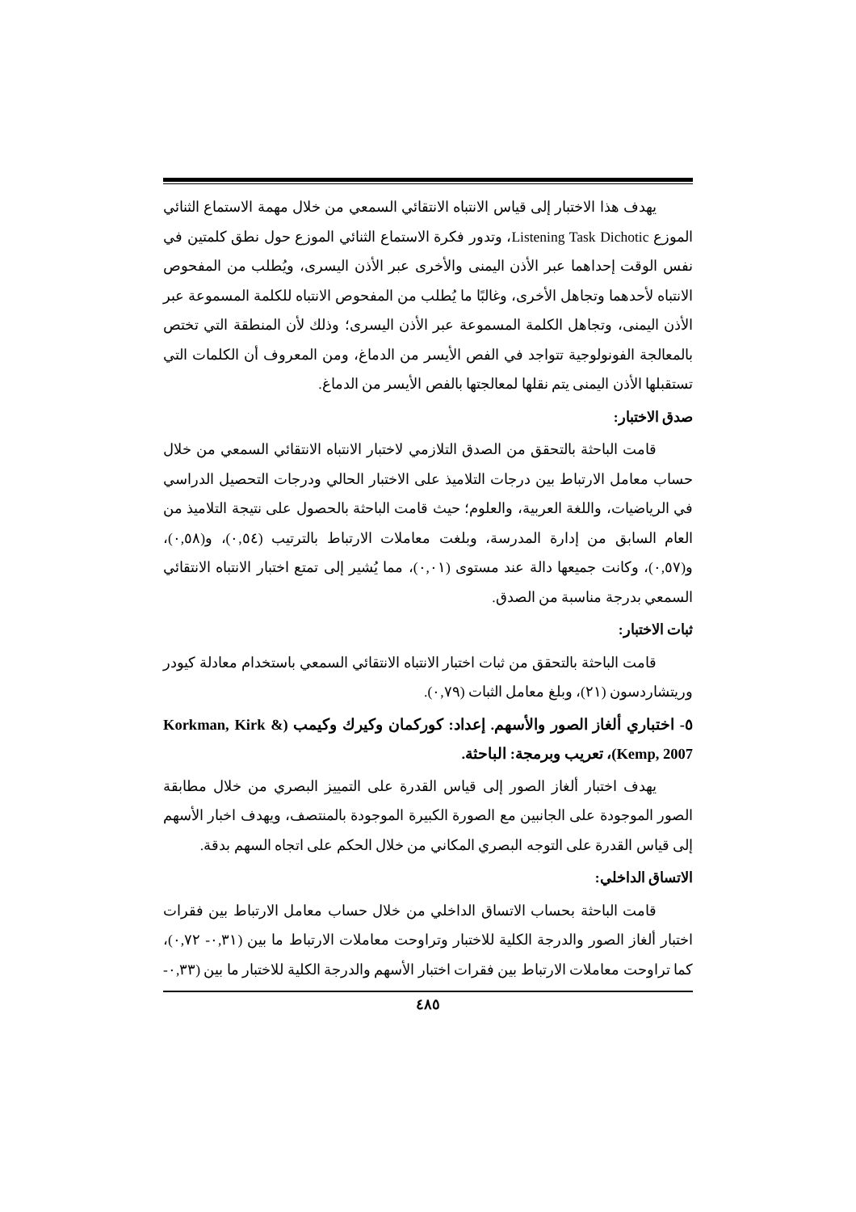يهدف هذا الاختبار إلى قياس الانتباه الانتقائي السمعي من خلال مهمة الاستماع الثنائي الموزع Listening Task Dichotic، وتدور فكرة الاستماع الثنائي الموزع حول نطق كلمتين في نفس الوقت إحداهما عبر الأذن اليمنى والأخرى عبر الأذن اليسرى، ويُطلب من المفحوص الانتباه لأحدهما وتجاهل الأخرى، وغالبًا ما يُطلب من المفحوص الانتباه للكلمة المسموعة عبر الأذن اليمنى، وتجاهل الكلمة المسموعة عبر الأذن اليسرى؛ وذلك لأن المنطقة التي تختص بالمعالجة الفونولوجية تتواجد في الفص الأيسر من الدماغ، ومن المعروف أن الكلمات التي تستقبلها الأذن اليمنى يتم نقلها لمعالجتها بالفص الأيسر من الدماغ.
صدق الاختبار:
قامت الباحثة بالتحقق من الصدق التلازمي لاختبار الانتباه الانتقائي السمعي من خلال حساب معامل الارتباط بين درجات التلاميذ على الاختبار الحالي ودرجات التحصيل الدراسي في الرياضيات، واللغة العربية، والعلوم؛ حيث قامت الباحثة بالحصول على نتيجة التلاميذ من العام السابق من إدارة المدرسة، وبلغت معاملات الارتباط بالترتيب (٠,٥٤)، و(٠,٥٨)، و(٠,٥٧)، وكانت جميعها دالة عند مستوى (٠,٠١)، مما يُشير إلى تمتع اختبار الانتباه الانتقائي السمعي بدرجة مناسبة من الصدق.
ثبات الاختبار:
قامت الباحثة بالتحقق من ثبات اختبار الانتباه الانتقائي السمعي باستخدام معادلة كيودر وريتشاردسون (٢١)، وبلغ معامل الثبات (٠,٧٩).
٥- اختباري ألغاز الصور والأسهم. إعداد: كوركمان وكيرك وكيمب (Korkman, Kirk & Kemp, 2007)، تعريب وبرمجة: الباحثة.
يهدف اختبار ألغاز الصور إلى قياس القدرة على التمييز البصري من خلال مطابقة الصور الموجودة على الجانبين مع الصورة الكبيرة الموجودة بالمنتصف، ويهدف اخبار الأسهم إلى قياس القدرة على التوجه البصري المكاني من خلال الحكم على اتجاه السهم بدقة.
الاتساق الداخلي:
قامت الباحثة بحساب الاتساق الداخلي من خلال حساب معامل الارتباط بين فقرات اختبار ألغاز الصور والدرجة الكلية للاختبار وتراوحت معاملات الارتباط ما بين (٠,٣١- ٠,٧٢)، كما تراوحت معاملات الارتباط بين فقرات اختبار الأسهم والدرجة الكلية للاختبار ما بين (٠,٣٣-
٤٨٥